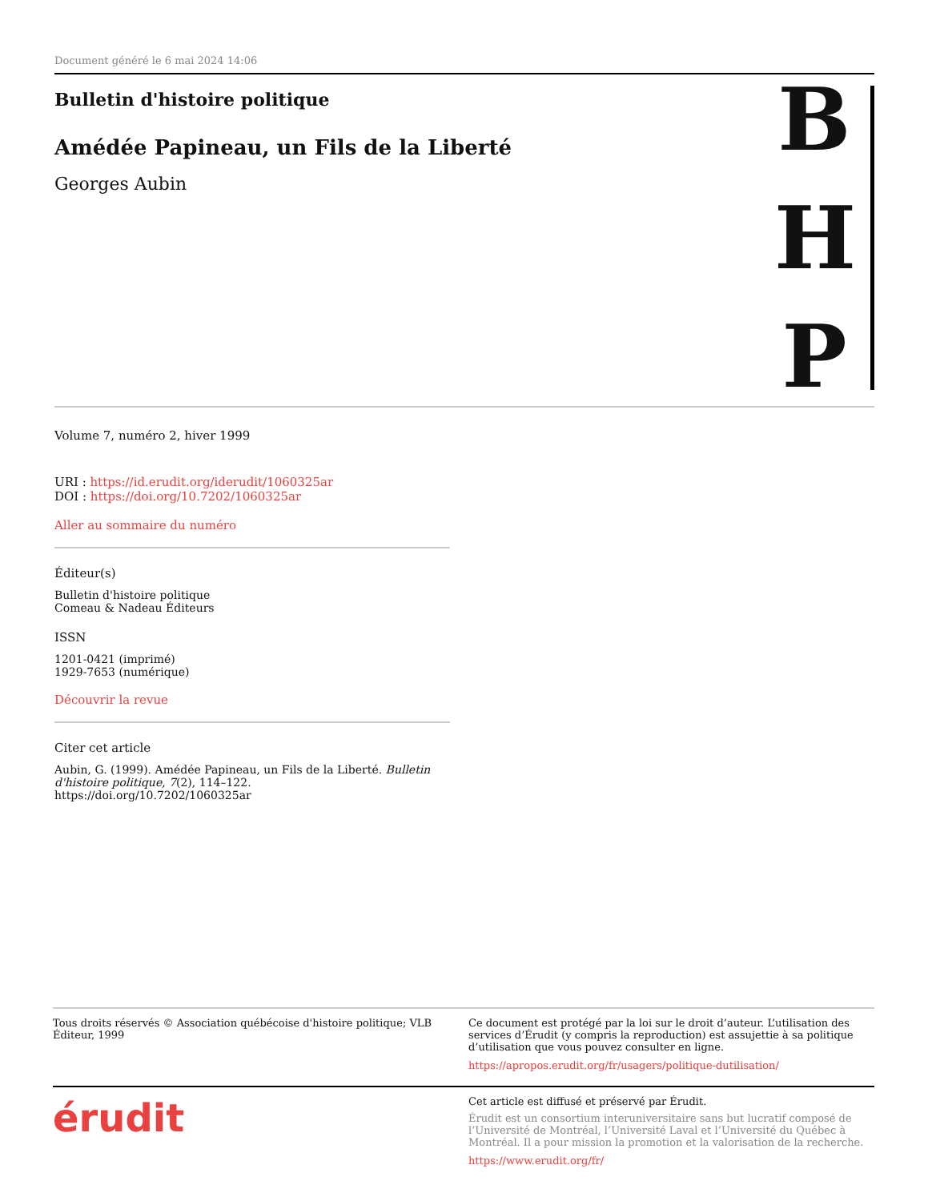Document généré le 6 mai 2024 14:06
Bulletin d'histoire politique
Amédée Papineau, un Fils de la Liberté
Georges Aubin
B
H
P
Volume 7, numéro 2, hiver 1999
URI : https://id.erudit.org/iderudit/1060325ar
DOI : https://doi.org/10.7202/1060325ar
Aller au sommaire du numéro
Éditeur(s)
Bulletin d'histoire politique
Comeau & Nadeau Éditeurs
ISSN
1201-0421 (imprimé)
1929-7653 (numérique)
Découvrir la revue
Citer cet article
Aubin, G. (1999). Amédée Papineau, un Fils de la Liberté. Bulletin d'histoire politique, 7(2), 114–122. https://doi.org/10.7202/1060325ar
Tous droits réservés © Association québécoise d'histoire politique; VLB Éditeur, 1999
Ce document est protégé par la loi sur le droit d’auteur. L’utilisation des services d’Érudit (y compris la reproduction) est assujettie à sa politique d’utilisation que vous pouvez consulter en ligne.
https://apropos.erudit.org/fr/usagers/politique-dutilisation/
érudit
Cet article est diffusé et préservé par Érudit.
Érudit est un consortium interuniversitaire sans but lucratif composé de l’Université de Montréal, l’Université Laval et l’Université du Québec à Montréal. Il a pour mission la promotion et la valorisation de la recherche.
https://www.erudit.org/fr/